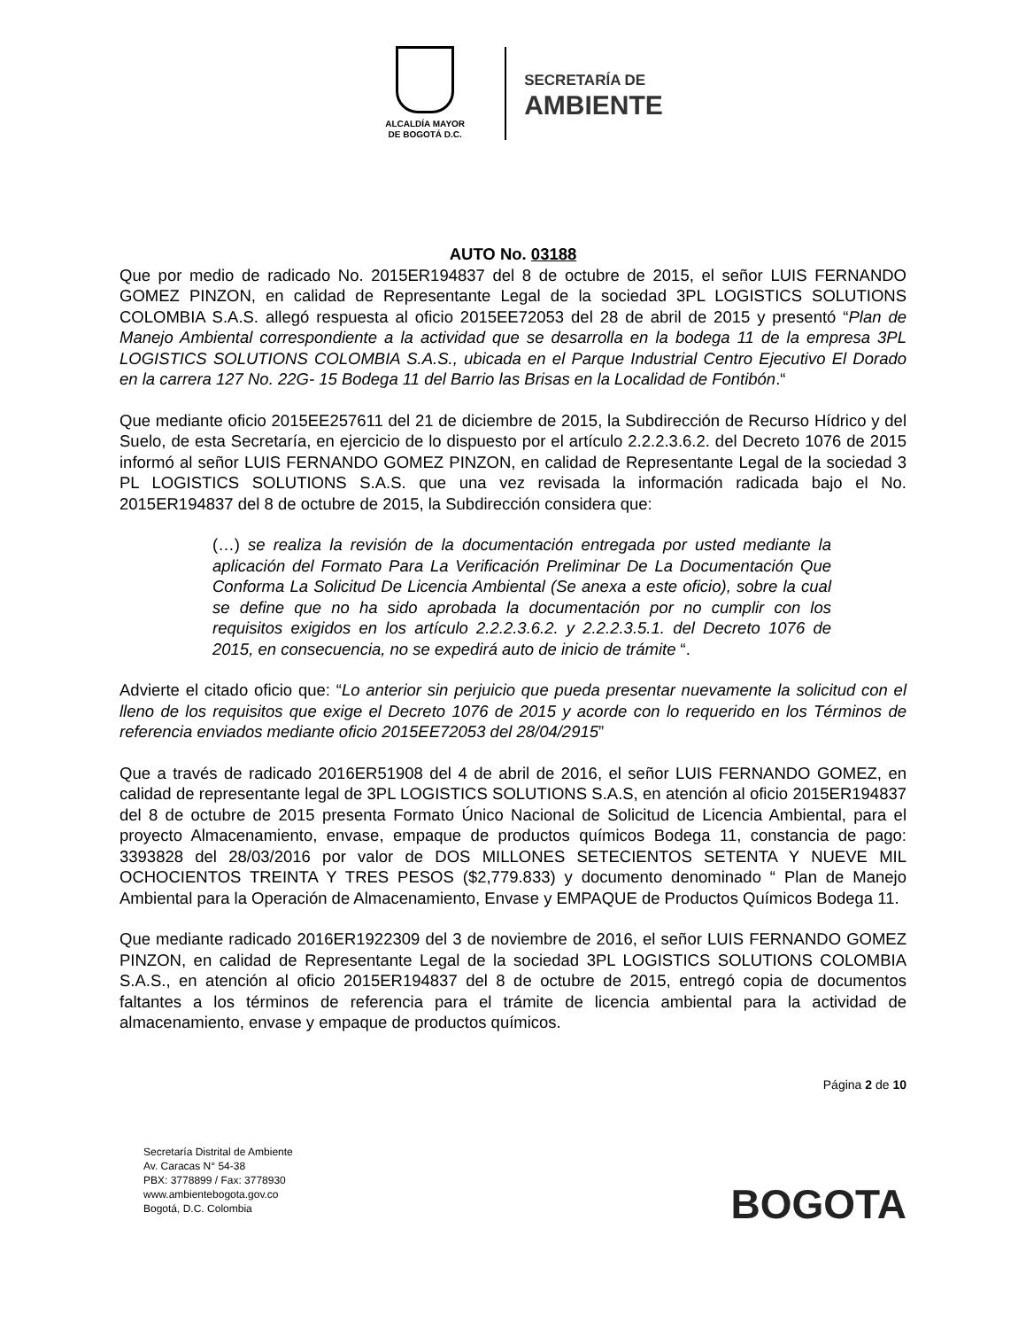ALCALDÍA MAYOR
DE BOGOTÁ D.C.
SECRETARÍA DE
AMBIENTE
AUTO No. 03188
Que por medio de radicado No. 2015ER194837 del 8 de octubre de 2015, el señor LUIS FERNANDO GOMEZ PINZON, en calidad de Representante Legal de la sociedad 3PL LOGISTICS SOLUTIONS COLOMBIA S.A.S. allegó respuesta al oficio 2015EE72053 del 28 de abril de 2015 y presentó “Plan de Manejo Ambiental correspondiente a la actividad que se desarrolla en la bodega 11 de la empresa 3PL LOGISTICS SOLUTIONS COLOMBIA S.A.S., ubicada en el Parque Industrial Centro Ejecutivo El Dorado en la carrera 127 No. 22G- 15 Bodega 11 del Barrio las Brisas en la Localidad de Fontibón.“
Que mediante oficio 2015EE257611 del 21 de diciembre de 2015, la Subdirección de Recurso Hídrico y del Suelo, de esta Secretaría, en ejercicio de lo dispuesto por el artículo 2.2.2.3.6.2. del Decreto 1076 de 2015 informó al señor LUIS FERNANDO GOMEZ PINZON, en calidad de Representante Legal de la sociedad 3 PL LOGISTICS SOLUTIONS S.A.S. que una vez revisada la información radicada bajo el No. 2015ER194837 del 8 de octubre de 2015, la Subdirección considera que:
(…) se realiza la revisión de la documentación entregada por usted mediante la aplicación del Formato Para La Verificación Preliminar De La Documentación Que Conforma La Solicitud De Licencia Ambiental (Se anexa a este oficio), sobre la cual se define que no ha sido aprobada la documentación por no cumplir con los requisitos exigidos en los artículo 2.2.2.3.6.2. y 2.2.2.3.5.1. del Decreto 1076 de 2015, en consecuencia, no se expedirá auto de inicio de trámite “.
Advierte el citado oficio que: “Lo anterior sin perjuicio que pueda presentar nuevamente la solicitud con el lleno de los requisitos que exige el Decreto 1076 de 2015 y acorde con lo requerido en los Términos de referencia enviados mediante oficio 2015EE72053 del 28/04/2915”
Que a través de radicado 2016ER51908 del 4 de abril de 2016, el señor LUIS FERNANDO GOMEZ, en calidad de representante legal de 3PL LOGISTICS SOLUTIONS S.A.S, en atención al oficio 2015ER194837 del 8 de octubre de 2015 presenta Formato Único Nacional de Solicitud de Licencia Ambiental, para el proyecto Almacenamiento, envase, empaque de productos químicos Bodega 11, constancia de pago: 3393828 del 28/03/2016 por valor de DOS MILLONES SETECIENTOS SETENTA Y NUEVE MIL OCHOCIENTOS TREINTA Y TRES PESOS ($2,779.833) y documento denominado “ Plan de Manejo Ambiental para la Operación de Almacenamiento, Envase y EMPAQUE de Productos Químicos Bodega 11.
Que mediante radicado 2016ER1922309 del 3 de noviembre de 2016, el señor LUIS FERNANDO GOMEZ PINZON, en calidad de Representante Legal de la sociedad 3PL LOGISTICS SOLUTIONS COLOMBIA S.A.S., en atención al oficio 2015ER194837 del 8 de octubre de 2015, entregó copia de documentos faltantes a los términos de referencia para el trámite de licencia ambiental para la actividad de almacenamiento, envase y empaque de productos químicos.
Página 2 de 10
Secretaría Distrital de Ambiente
Av. Caracas N° 54-38
PBX: 3778899 / Fax: 3778930
www.ambientebogota.gov.co
Bogotá, D.C. Colombia
BOGOTA